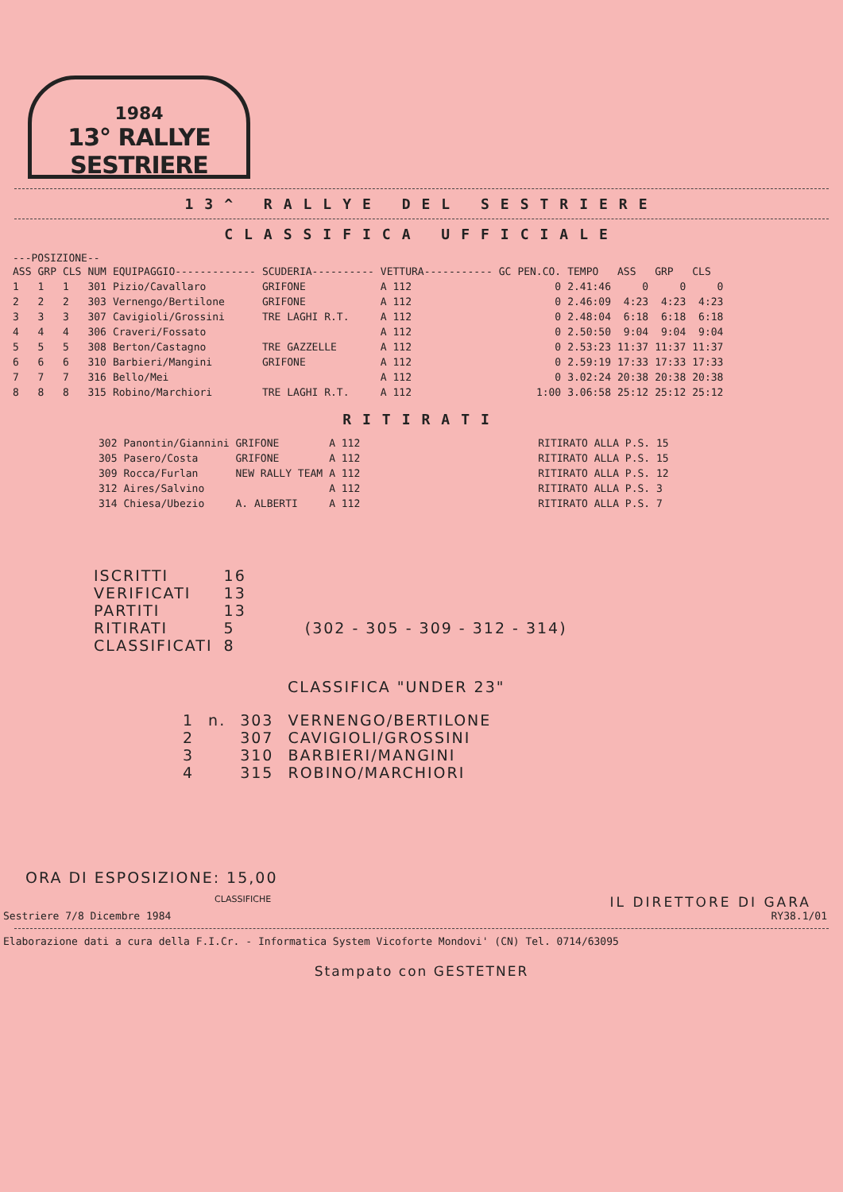1984
13° RALLYE SESTRIERE
13^ RALLYE DEL SESTRIERE
CLASSIFICA UFFICIALE
---POSIZIONE--
| ASS | GRP | CLS | NUM | EQUIPAGGIO------------- | SCUDERIA---------- | VETTURA----------- | GC | PEN.CO. | TEMPO | ASS | GRP | CLS |
| --- | --- | --- | --- | --- | --- | --- | --- | --- | --- | --- | --- | --- |
| 1 | 1 | 1 | 301 | Pizio/Cavallaro | GRIFONE | A 112 | | 0 | 2.41:46 | 0 | 0 | 0 |
| 2 | 2 | 2 | 303 | Vernengo/Bertilone | GRIFONE | A 112 | | 0 | 2.46:09 | 4:23 | 4:23 | 4:23 |
| 3 | 3 | 3 | 307 | Cavigioli/Grossini | TRE LAGHI R.T. | A 112 | | 0 | 2.48:04 | 6:18 | 6:18 | 6:18 |
| 4 | 4 | 4 | 306 | Craveri/Fossato | | A 112 | | 0 | 2.50:50 | 9:04 | 9:04 | 9:04 |
| 5 | 5 | 5 | 308 | Berton/Castagno | TRE GAZZELLE | A 112 | | 0 | 2.53:23 | 11:37 | 11:37 | 11:37 |
| 6 | 6 | 6 | 310 | Barbieri/Mangini | GRIFONE | A 112 | | 0 | 2.59:19 | 17:33 | 17:33 | 17:33 |
| 7 | 7 | 7 | 316 | Bello/Mei | | A 112 | | 0 | 3.02:24 | 20:38 | 20:38 | 20:38 |
| 8 | 8 | 8 | 315 | Robino/Marchiori | TRE LAGHI R.T. | A 112 | | 1:00 | 3.06:58 | 25:12 | 25:12 | 25:12 |
RITIRATI
| 302 | Panontin/Giannini | GRIFONE | A 112 | RITIRATO ALLA P.S. 15 |
| 305 | Pasero/Costa | GRIFONE | A 112 | RITIRATO ALLA P.S. 15 |
| 309 | Rocca/Furlan | NEW RALLY TEAM | A 112 | RITIRATO ALLA P.S. 12 |
| 312 | Aires/Salvino | | A 112 | RITIRATO ALLA P.S. 3 |
| 314 | Chiesa/Ubezio | A. ALBERTI | A 112 | RITIRATO ALLA P.S. 7 |
| ISCRITTI | 16 | |
| VERIFICATI | 13 | |
| PARTITI | 13 | |
| RITIRATI | 5 | (302 - 305 - 309 - 312 - 314) |
| CLASSIFICATI | 8 | |
CLASSIFICA "UNDER 23"
| 1 | n. | 303 | VERNENGO/BERTILONE |
| 2 | | 307 | CAVIGIOLI/GROSSINI |
| 3 | | 310 | BARBIERI/MANGINI |
| 4 | | 315 | ROBINO/MARCHIORI |
ORA DI ESPOSIZIONE: 15,00
CLASSIFICHE IL DIRETTORE DI GARA
Sestriere 7/8 Dicembre 1984 RY38.1/01
Elaborazione dati a cura della F.I.Cr. - Informatica System Vicoforte Mondovi' (CN) Tel. 0714/63095
Stampato con GESTETNER